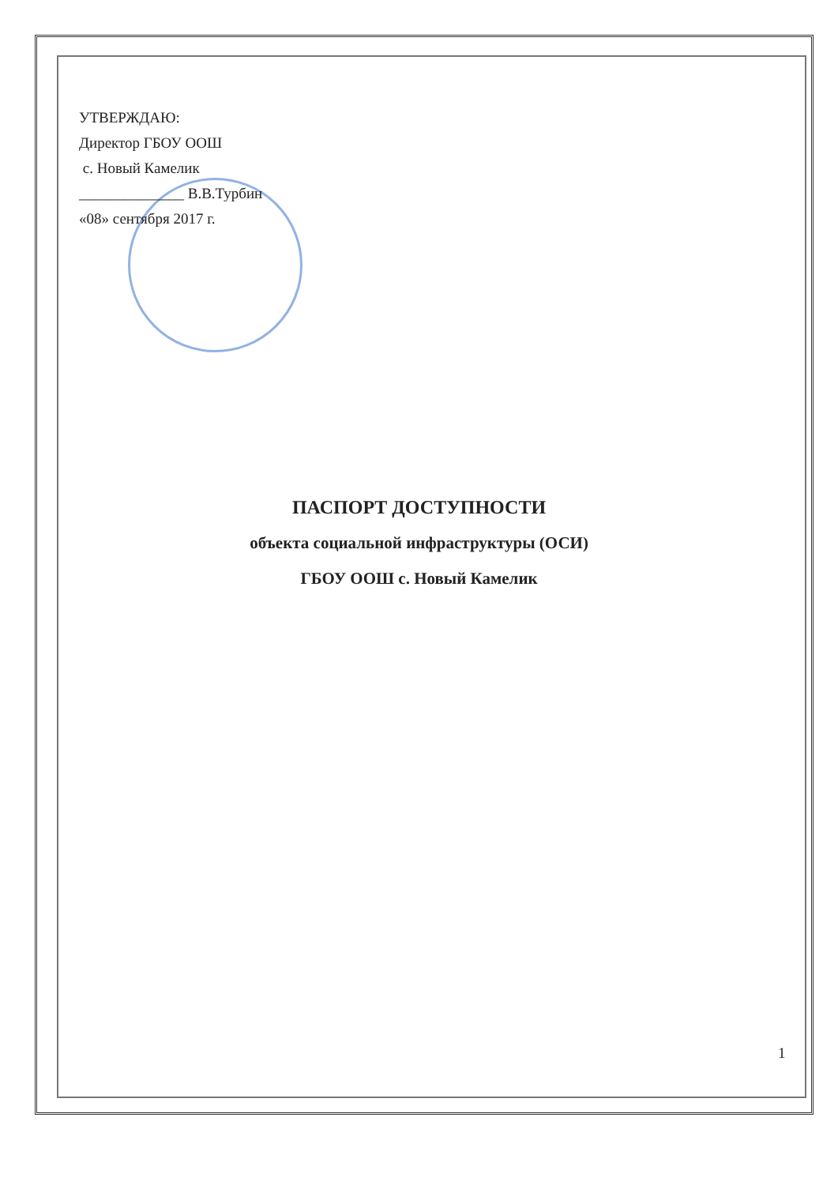УТВЕРЖДАЮ:
Директор ГБОУ ООШ
с. Новый Камелик
______________ В.В.Турбин
«08» сентября 2017 г.
ПАСПОРТ ДОСТУПНОСТИ
объекта социальной инфраструктуры (ОСИ)
ГБОУ ООШ с. Новый Камелик
1